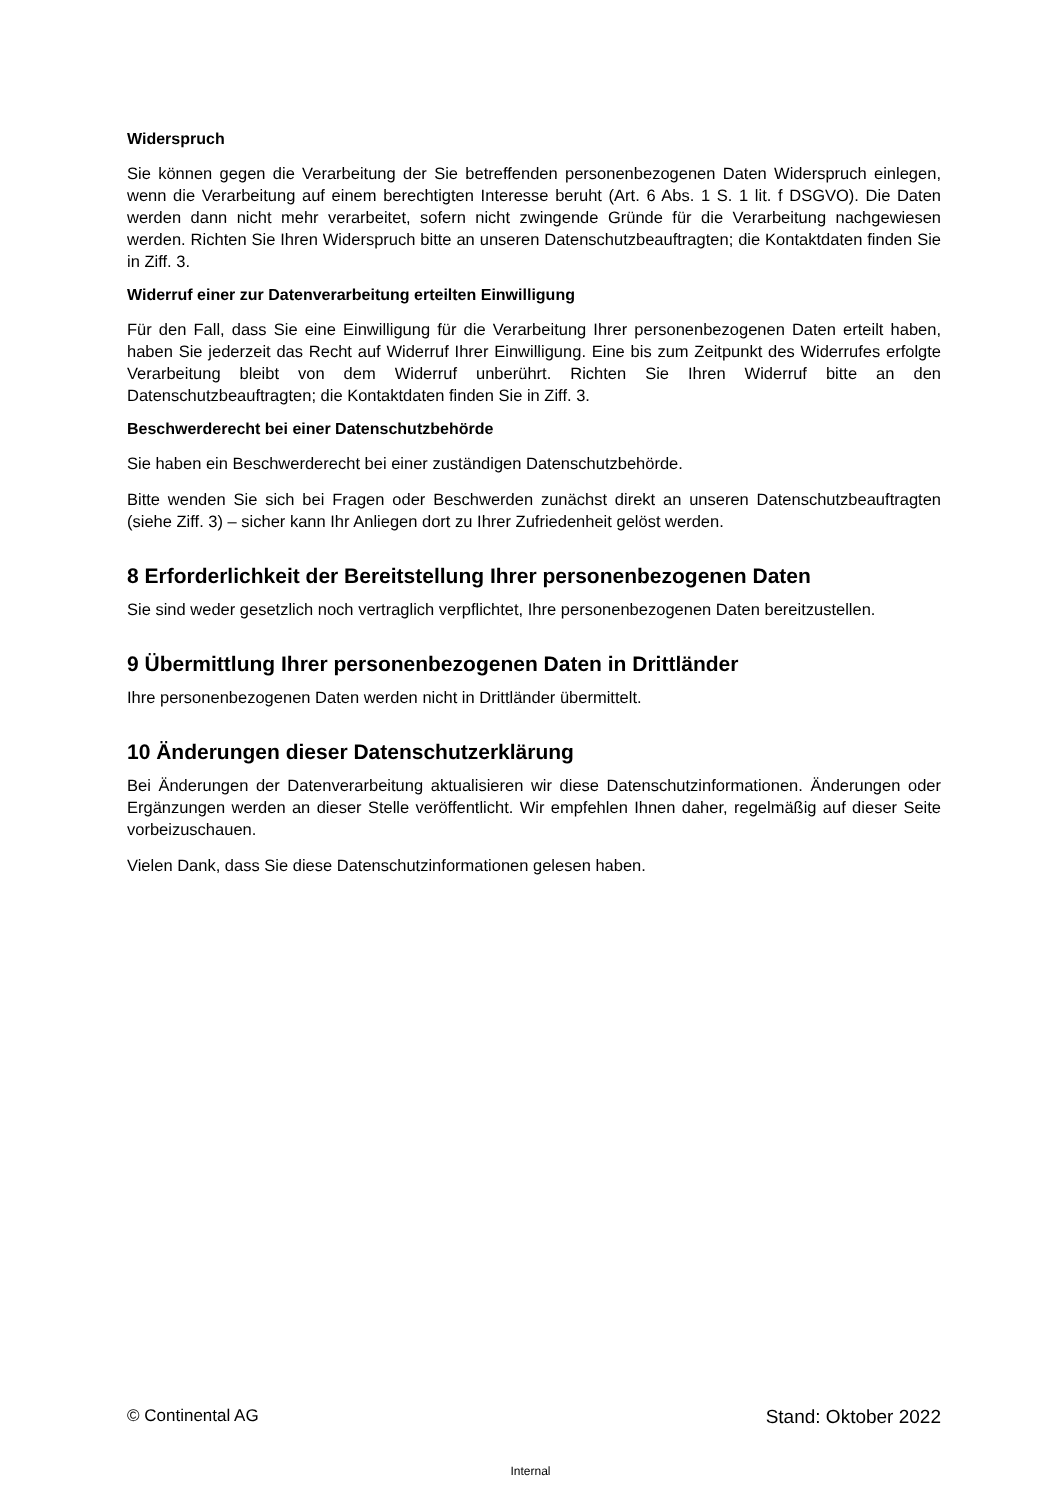Widerspruch
Sie können gegen die Verarbeitung der Sie betreffenden personenbezogenen Daten Widerspruch einlegen, wenn die Verarbeitung auf einem berechtigten Interesse beruht (Art. 6 Abs. 1 S. 1 lit. f DSGVO). Die Daten werden dann nicht mehr verarbeitet, sofern nicht zwingende Gründe für die Verarbeitung nachgewiesen werden. Richten Sie Ihren Widerspruch bitte an unseren Datenschutzbeauftragten; die Kontaktdaten finden Sie in Ziff. 3.
Widerruf einer zur Datenverarbeitung erteilten Einwilligung
Für den Fall, dass Sie eine Einwilligung für die Verarbeitung Ihrer personenbezogenen Daten erteilt haben, haben Sie jederzeit das Recht auf Widerruf Ihrer Einwilligung. Eine bis zum Zeitpunkt des Widerrufes erfolgte Verarbeitung bleibt von dem Widerruf unberührt. Richten Sie Ihren Widerruf bitte an den Datenschutzbeauftragten; die Kontaktdaten finden Sie in Ziff. 3.
Beschwerderecht bei einer Datenschutzbehörde
Sie haben ein Beschwerderecht bei einer zuständigen Datenschutzbehörde.
Bitte wenden Sie sich bei Fragen oder Beschwerden zunächst direkt an unseren Datenschutzbeauftragten (siehe Ziff. 3) – sicher kann Ihr Anliegen dort zu Ihrer Zufriedenheit gelöst werden.
8 Erforderlichkeit der Bereitstellung Ihrer personenbezogenen Daten
Sie sind weder gesetzlich noch vertraglich verpflichtet, Ihre personenbezogenen Daten bereitzustellen.
9 Übermittlung Ihrer personenbezogenen Daten in Drittländer
Ihre personenbezogenen Daten werden nicht in Drittländer übermittelt.
10 Änderungen dieser Datenschutzerklärung
Bei Änderungen der Datenverarbeitung aktualisieren wir diese Datenschutzinformationen. Änderungen oder Ergänzungen werden an dieser Stelle veröffentlicht. Wir empfehlen Ihnen daher, regelmäßig auf dieser Seite vorbeizuschauen.
Vielen Dank, dass Sie diese Datenschutzinformationen gelesen haben.
© Continental AG Stand: Oktober 2022
Internal